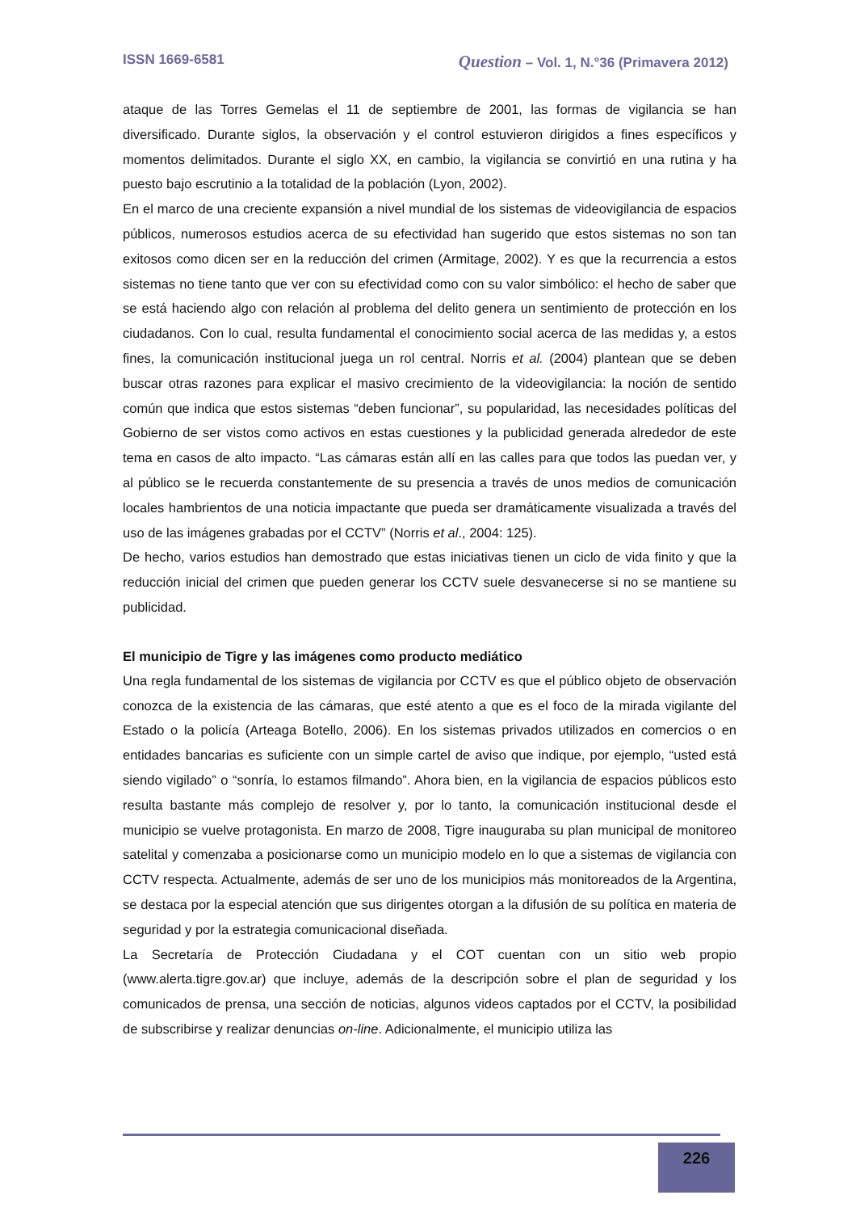ISSN 1669-6581 Question – Vol. 1, N.°36 (Primavera 2012)
ataque de las Torres Gemelas el 11 de septiembre de 2001, las formas de vigilancia se han diversificado. Durante siglos, la observación y el control estuvieron dirigidos a fines específicos y momentos delimitados. Durante el siglo XX, en cambio, la vigilancia se convirtió en una rutina y ha puesto bajo escrutinio a la totalidad de la población (Lyon, 2002).
En el marco de una creciente expansión a nivel mundial de los sistemas de videovigilancia de espacios públicos, numerosos estudios acerca de su efectividad han sugerido que estos sistemas no son tan exitosos como dicen ser en la reducción del crimen (Armitage, 2002). Y es que la recurrencia a estos sistemas no tiene tanto que ver con su efectividad como con su valor simbólico: el hecho de saber que se está haciendo algo con relación al problema del delito genera un sentimiento de protección en los ciudadanos. Con lo cual, resulta fundamental el conocimiento social acerca de las medidas y, a estos fines, la comunicación institucional juega un rol central. Norris et al. (2004) plantean que se deben buscar otras razones para explicar el masivo crecimiento de la videovigilancia: la noción de sentido común que indica que estos sistemas “deben funcionar”, su popularidad, las necesidades políticas del Gobierno de ser vistos como activos en estas cuestiones y la publicidad generada alrededor de este tema en casos de alto impacto. “Las cámaras están allí en las calles para que todos las puedan ver, y al público se le recuerda constantemente de su presencia a través de unos medios de comunicación locales hambrientos de una noticia impactante que pueda ser dramáticamente visualizada a través del uso de las imágenes grabadas por el CCTV” (Norris et al., 2004: 125).
De hecho, varios estudios han demostrado que estas iniciativas tienen un ciclo de vida finito y que la reducción inicial del crimen que pueden generar los CCTV suele desvanecerse si no se mantiene su publicidad.
El municipio de Tigre y las imágenes como producto mediático
Una regla fundamental de los sistemas de vigilancia por CCTV es que el público objeto de observación conozca de la existencia de las cámaras, que esté atento a que es el foco de la mirada vigilante del Estado o la policía (Arteaga Botello, 2006). En los sistemas privados utilizados en comercios o en entidades bancarias es suficiente con un simple cartel de aviso que indique, por ejemplo, “usted está siendo vigilado” o “sonría, lo estamos filmando”. Ahora bien, en la vigilancia de espacios públicos esto resulta bastante más complejo de resolver y, por lo tanto, la comunicación institucional desde el municipio se vuelve protagonista. En marzo de 2008, Tigre inauguraba su plan municipal de monitoreo satelital y comenzaba a posicionarse como un municipio modelo en lo que a sistemas de vigilancia con CCTV respecta. Actualmente, además de ser uno de los municipios más monitoreados de la Argentina, se destaca por la especial atención que sus dirigentes otorgan a la difusión de su política en materia de seguridad y por la estrategia comunicacional diseñada.
La Secretaría de Protección Ciudadana y el COT cuentan con un sitio web propio (www.alerta.tigre.gov.ar) que incluye, además de la descripción sobre el plan de seguridad y los comunicados de prensa, una sección de noticias, algunos videos captados por el CCTV, la posibilidad de subscribirse y realizar denuncias on-line. Adicionalmente, el municipio utiliza las
226